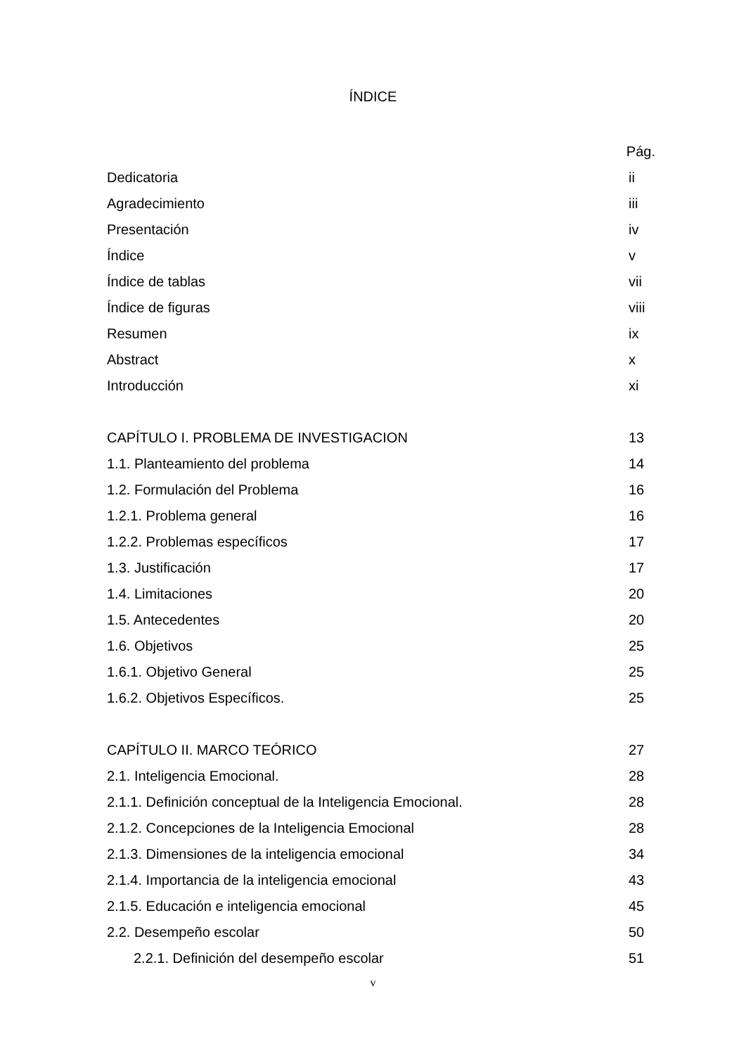ÍNDICE
Pág.
Dedicatoria ii
Agradecimiento iii
Presentación iv
Índice v
Índice de tablas vii
Índice de figuras viii
Resumen ix
Abstract x
Introducción xi
CAPÍTULO I. PROBLEMA DE INVESTIGACION 13
1.1. Planteamiento del problema 14
1.2. Formulación del Problema 16
1.2.1. Problema general 16
1.2.2. Problemas específicos 17
1.3. Justificación 17
1.4. Limitaciones 20
1.5. Antecedentes 20
1.6. Objetivos 25
1.6.1. Objetivo General 25
1.6.2. Objetivos Específicos. 25
CAPÍTULO II. MARCO TEÓRICO 27
2.1. Inteligencia Emocional. 28
2.1.1. Definición conceptual de la Inteligencia Emocional. 28
2.1.2. Concepciones de la Inteligencia Emocional 28
2.1.3. Dimensiones de la inteligencia emocional 34
2.1.4. Importancia de la inteligencia emocional 43
2.1.5. Educación e inteligencia emocional 45
2.2. Desempeño escolar 50
2.2.1. Definición del desempeño escolar 51
v